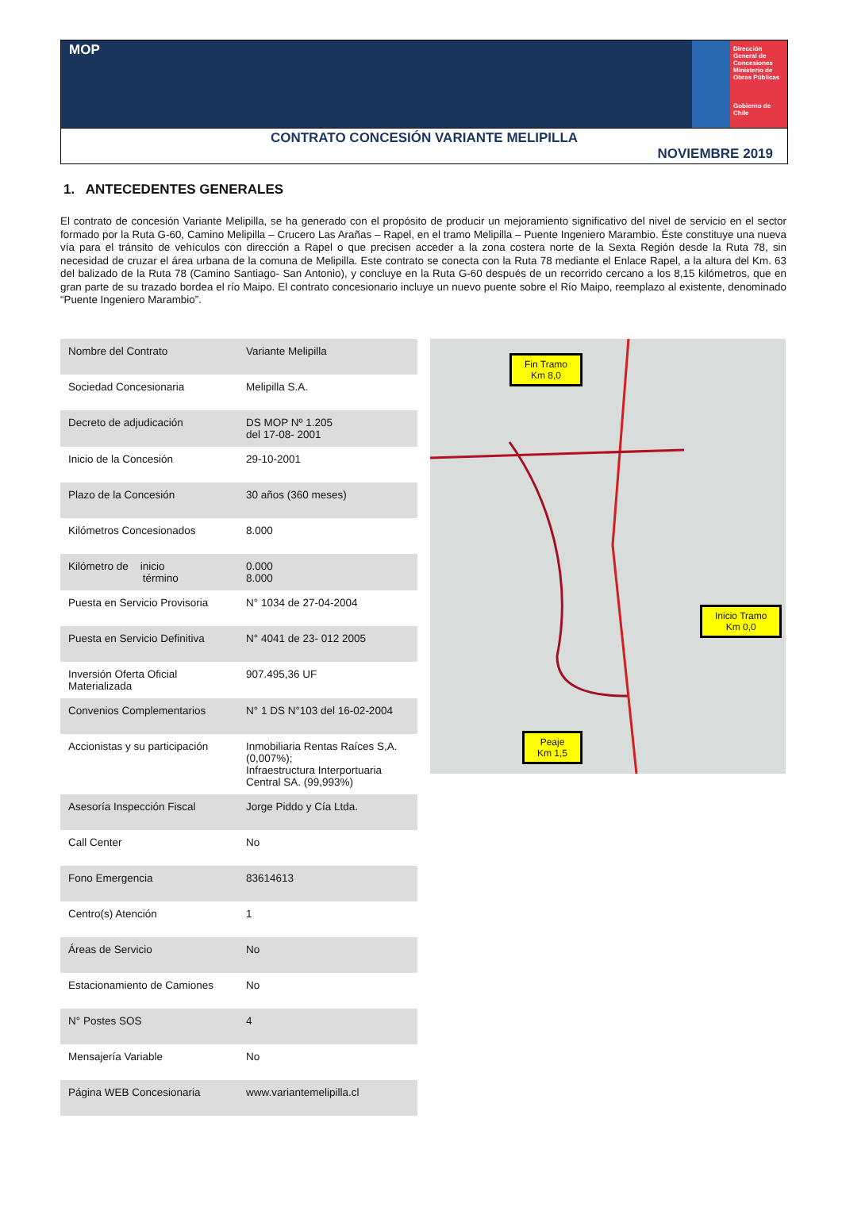MOP
Dirección General de Concesiones
Ministerio de Obras Públicas
Gobierno de Chile
CONTRATO CONCESIÓN VARIANTE MELIPILLA
NOVIEMBRE 2019
1. ANTECEDENTES GENERALES
El contrato de concesión Variante Melipilla, se ha generado con el propósito de producir un mejoramiento significativo del nivel de servicio en el sector formado por la Ruta G-60, Camino Melipilla – Crucero Las Arañas – Rapel, en el tramo Melipilla – Puente Ingeniero Marambio. Éste constituye una nueva vía para el tránsito de vehículos con dirección a Rapel o que precisen acceder a la zona costera norte de la Sexta Región desde la Ruta 78, sin necesidad de cruzar el área urbana de la comuna de Melipilla. Este contrato se conecta con la Ruta 78 mediante el Enlace Rapel, a la altura del Km. 63 del balizado de la Ruta 78 (Camino Santiago- San Antonio), y concluye en la Ruta G-60 después de un recorrido cercano a los 8,15 kilómetros, que en gran parte de su trazado bordea el río Maipo. El contrato concesionario incluye un nuevo puente sobre el Río Maipo, reemplazo al existente, denominado “Puente Ingeniero Marambio”.
| Nombre del Contrato | Variante Melipilla |
| Sociedad Concesionaria | Melipilla S.A. |
| Decreto de adjudicación | DS MOP Nº 1.205 del 17-08- 2001 |
| Inicio de la Concesión | 29-10-2001 |
| Plazo de la Concesión | 30 años (360 meses) |
| Kilómetros Concesionados | 8.000 |
| Kilómetro de inicio término | 0.000 8.000 |
| Puesta en Servicio Provisoria | N° 1034 de 27-04-2004 |
| Puesta en Servicio Definitiva | N° 4041 de 23- 012 2005 |
| Inversión Oferta Oficial Materializada | 907.495,36 UF |
| Convenios Complementarios | N° 1 DS N°103 del 16-02-2004 |
| Accionistas y su participación | Inmobiliaria Rentas Raíces S,A. (0,007%); Infraestructura Interportuaria Central SA. (99,993%) |
| Asesoría Inspección Fiscal | Jorge Piddo y Cía Ltda. |
| Call Center | No |
| Fono Emergencia | 83614613 |
| Centro(s) Atención | 1 |
| Áreas de Servicio | No |
| Estacionamiento de Camiones | No |
| N° Postes SOS | 4 |
| Mensajería Variable | No |
| Página WEB Concesionaria | www.variantemelipilla.cl |
Fin Tramo
Km 8,0
Inicio Tramo
Km 0,0
Peaje
Km 1,5